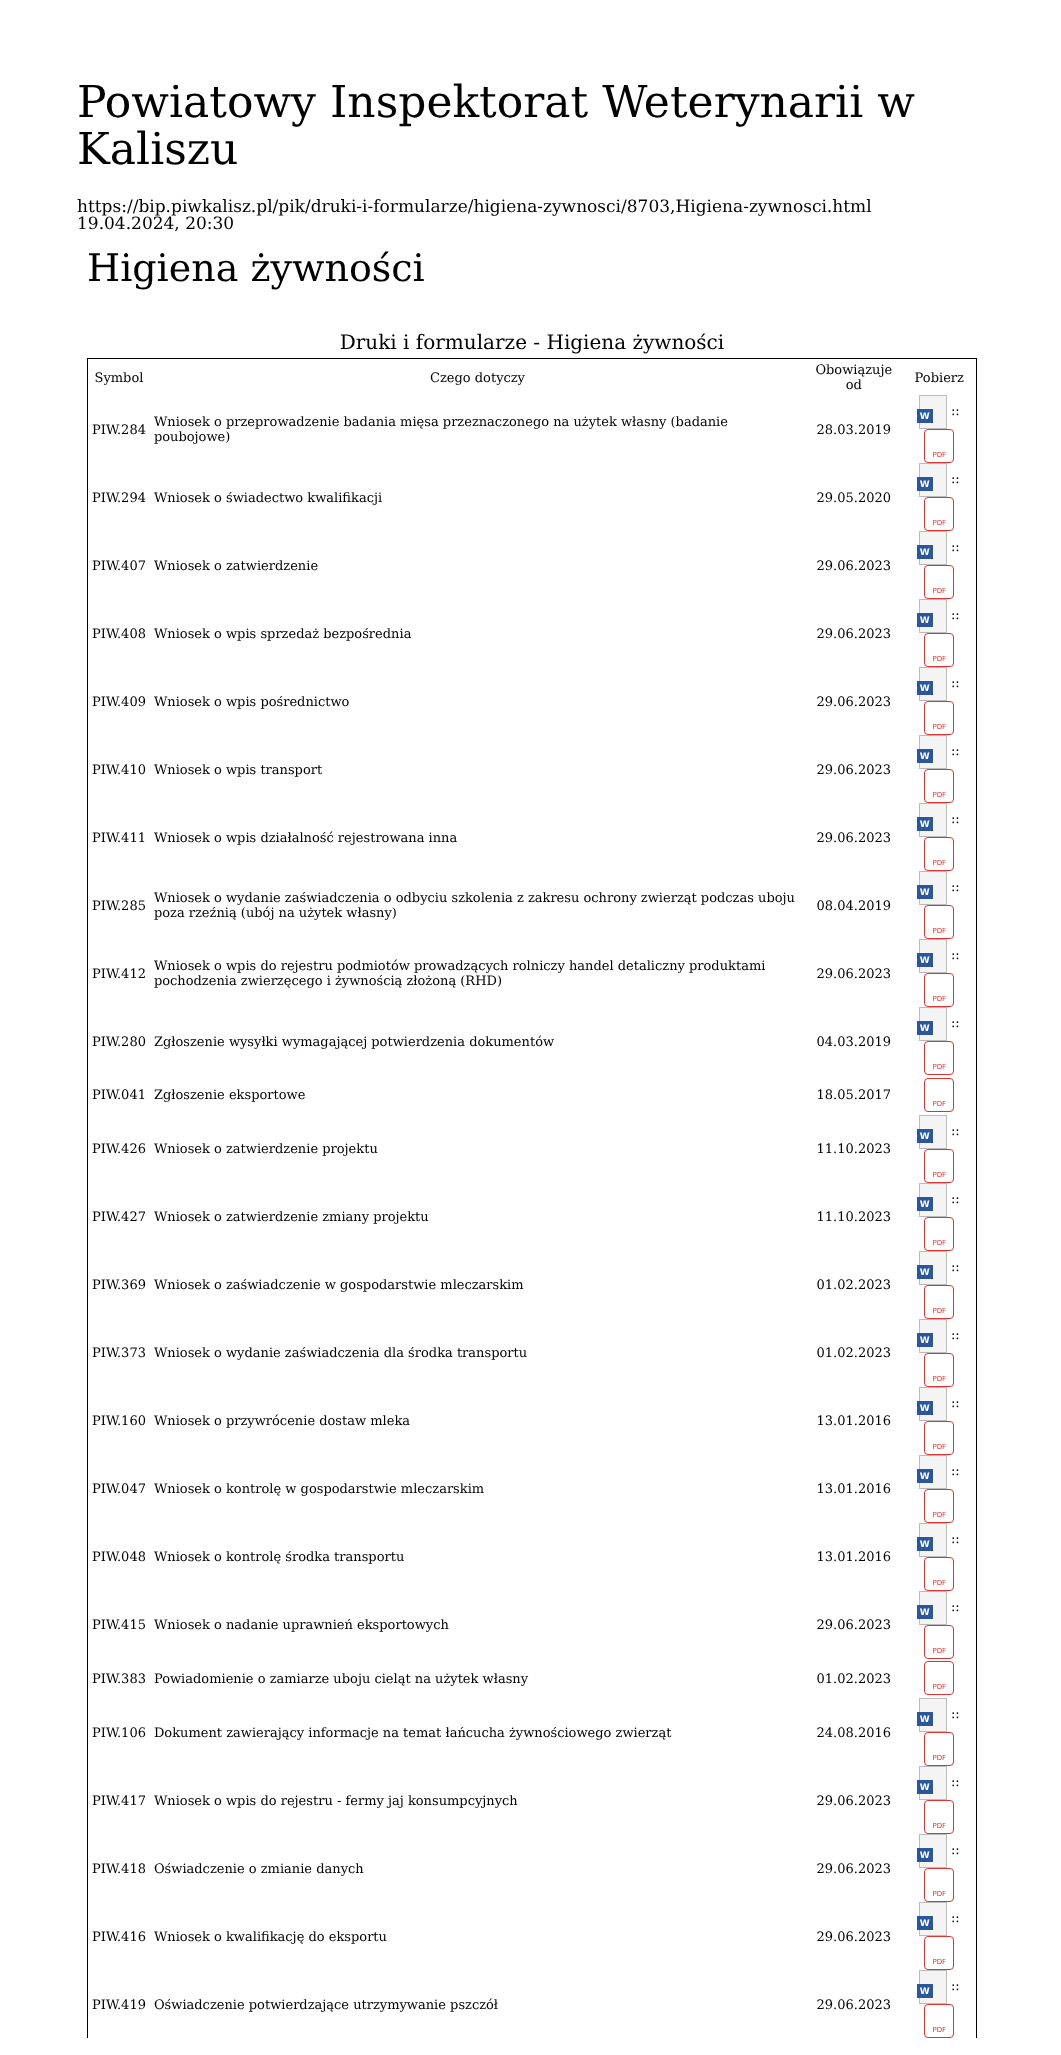Powiatowy Inspektorat Weterynarii w Kaliszu
https://bip.piwkalisz.pl/pik/druki-i-formularze/higiena-zywnosci/8703,Higiena-zywnosci.html
19.04.2024, 20:30
Higiena żywności
Druki i formularze - Higiena żywności
| Symbol | Czego dotyczy | Obowiązuje od | Pobierz |
| --- | --- | --- | --- |
| PIW.284 | Wniosek o przeprowadzenie badania mięsa przeznaczonego na użytek własny (badanie poubojowe) | 28.03.2019 | W :: PDF |
| PIW.294 | Wniosek o świadectwo kwalifikacji | 29.05.2020 | W :: PDF |
| PIW.407 | Wniosek o zatwierdzenie | 29.06.2023 | W :: PDF |
| PIW.408 | Wniosek o wpis sprzedaż bezpośrednia | 29.06.2023 | W :: PDF |
| PIW.409 | Wniosek o wpis pośrednictwo | 29.06.2023 | W :: PDF |
| PIW.410 | Wniosek o wpis transport | 29.06.2023 | W :: PDF |
| PIW.411 | Wniosek o wpis działalność rejestrowana inna | 29.06.2023 | W :: PDF |
| PIW.285 | Wniosek o wydanie zaświadczenia o odbyciu szkolenia z zakresu ochrony zwierząt podczas uboju poza rzeźnią (ubój na użytek własny) | 08.04.2019 | W :: PDF |
| PIW.412 | Wniosek o wpis do rejestru podmiotów prowadzących rolniczy handel detaliczny produktami pochodzenia zwierzęcego i żywnością złożoną (RHD) | 29.06.2023 | W :: PDF |
| PIW.280 | Zgłoszenie wysyłki wymagającej potwierdzenia dokumentów | 04.03.2019 | W :: PDF |
| PIW.041 | Zgłoszenie eksportowe | 18.05.2017 | PDF |
| PIW.426 | Wniosek o zatwierdzenie projektu | 11.10.2023 | W :: PDF |
| PIW.427 | Wniosek o zatwierdzenie zmiany projektu | 11.10.2023 | W :: PDF |
| PIW.369 | Wniosek o zaświadczenie w gospodarstwie mleczarskim | 01.02.2023 | W :: PDF |
| PIW.373 | Wniosek o wydanie zaświadczenia dla środka transportu | 01.02.2023 | W :: PDF |
| PIW.160 | Wniosek o przywrócenie dostaw mleka | 13.01.2016 | W :: PDF |
| PIW.047 | Wniosek o kontrolę w gospodarstwie mleczarskim | 13.01.2016 | W :: PDF |
| PIW.048 | Wniosek o kontrolę środka transportu | 13.01.2016 | W :: PDF |
| PIW.415 | Wniosek o nadanie uprawnień eksportowych | 29.06.2023 | W :: PDF |
| PIW.383 | Powiadomienie o zamiarze uboju cieląt na użytek własny | 01.02.2023 | PDF |
| PIW.106 | Dokument zawierający informacje na temat łańcucha żywnościowego zwierząt | 24.08.2016 | W :: PDF |
| PIW.417 | Wniosek o wpis do rejestru - fermy jaj konsumpcyjnych | 29.06.2023 | W :: PDF |
| PIW.418 | Oświadczenie o zmianie danych | 29.06.2023 | W :: PDF |
| PIW.416 | Wniosek o kwalifikację do eksportu | 29.06.2023 | W :: PDF |
| PIW.419 | Oświadczenie potwierdzające utrzymywanie pszczół | 29.06.2023 | W :: PDF |